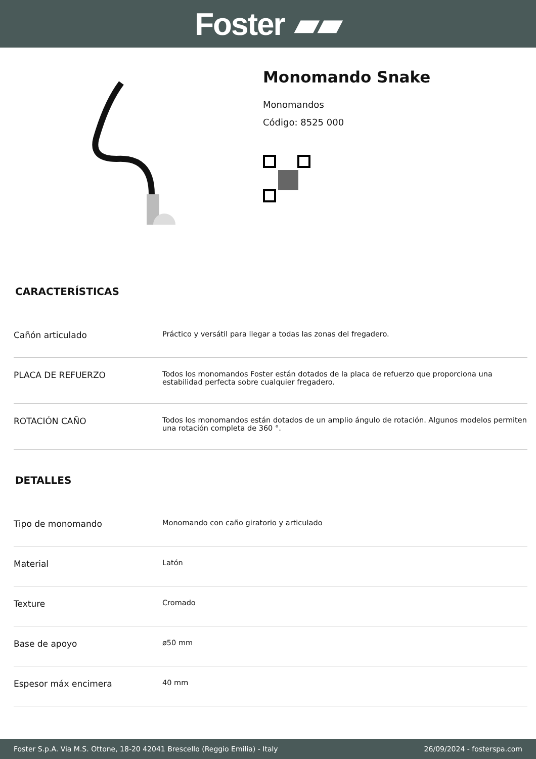Foster ▰▰
Monomando Snake
Monomandos
Código: 8525 000
CARACTERÍSTICAS
| Cañón articulado | Práctico y versátil para llegar a todas las zonas del fregadero. |
| PLACA DE REFUERZO | Todos los monomandos Foster están dotados de la placa de refuerzo que proporciona una estabilidad perfecta sobre cualquier fregadero. |
| ROTACIÓN CAÑO | Todos los monomandos están dotados de un amplio ángulo de rotación. Algunos modelos permiten una rotación completa de 360 °. |
DETALLES
| Tipo de monomando | Monomando con caño giratorio y articulado |
| Material | Latón |
| Texture | Cromado |
| Base de apoyo | ø50 mm |
| Espesor máx encimera | 40 mm |
Foster S.p.A. Via M.S. Ottone, 18-20 42041 Brescello (Reggio Emilia) - Italy 26/09/2024 - fosterspa.com